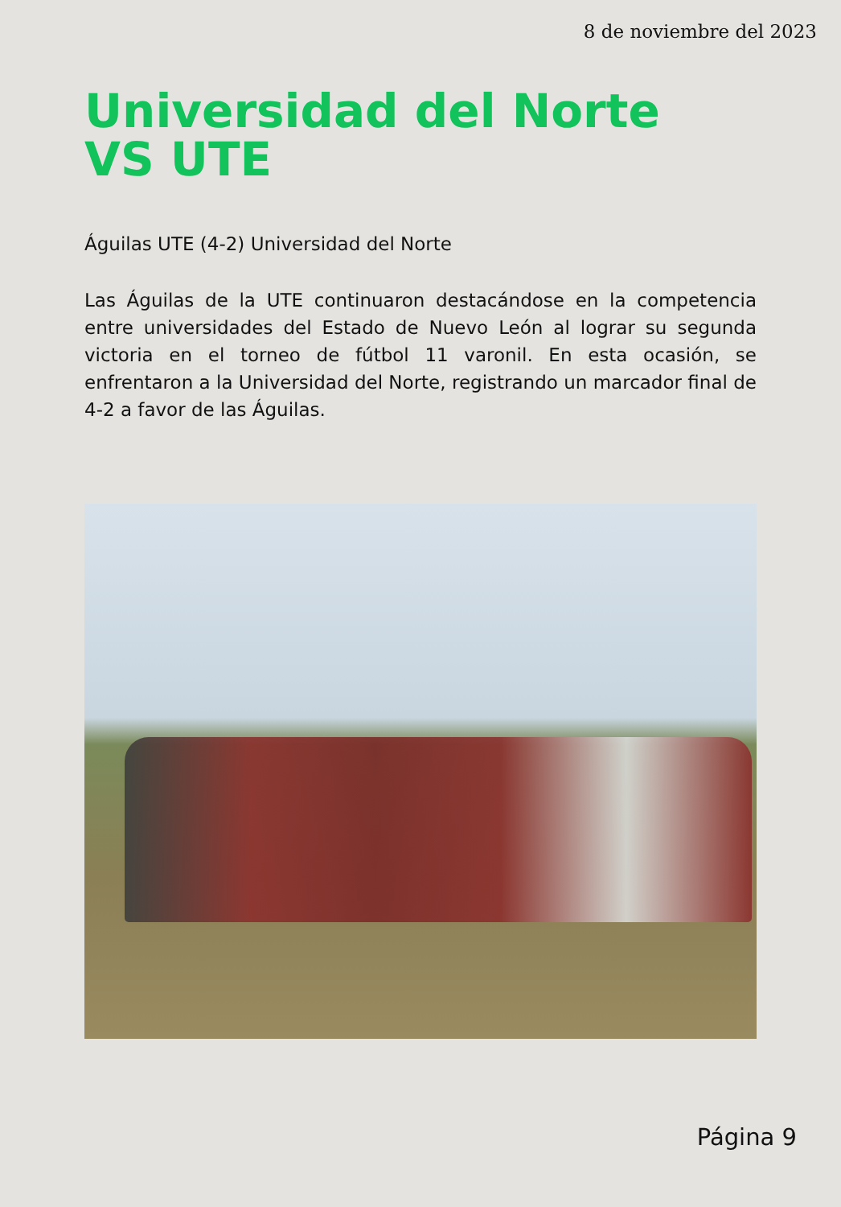8 de noviembre del 2023
Universidad del Norte
VS UTE
Águilas UTE (4-2) Universidad del Norte
Las Águilas de la UTE continuaron destacándose en la competencia entre universidades del Estado de Nuevo León al lograr su segunda victoria en el torneo de fútbol 11 varonil. En esta ocasión, se enfrentaron a la Universidad del Norte, registrando un marcador final de 4-2 a favor de las Águilas.
Página 9